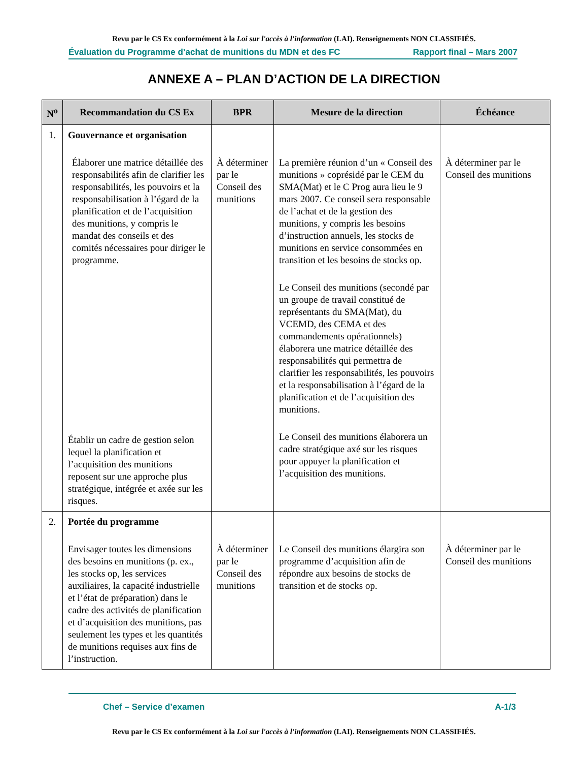Revu par le CS Ex conformément à la Loi sur l'accès à l'information (LAI). Renseignements NON CLASSIFIÉS.
Évaluation du Programme d’achat de munitions du MDN et des FC Rapport final – Mars 2007
ANNEXE A – PLAN D’ACTION DE LA DIRECTION
| N<sup>o</sup> | Recommandation du CS Ex | BPR | Mesure de la direction | Échéance |
| --- | --- | --- | --- | --- |
| 1. | Gouvernance et organisation Élaborer une matrice détaillée des responsabilités afin de clarifier les responsabilités, les pouvoirs et la responsabilisation à l’égard de la planification et de l’acquisition des munitions, y compris le mandat des conseils et des comités nécessaires pour diriger le programme. Établir un cadre de gestion selon lequel la planification et l’acquisition des munitions reposent sur une approche plus stratégique, intégrée et axée sur les risques. | À déterminer par le Conseil des munitions | La première réunion d’un « Conseil des munitions » coprésidé par le CEM du SMA(Mat) et le C Prog aura lieu le 9 mars 2007. Ce conseil sera responsable de l’achat et de la gestion des munitions, y compris les besoins d’instruction annuels, les stocks de munitions en service consommées en transition et les besoins de stocks op. Le Conseil des munitions (secondé par un groupe de travail constitué de représentants du SMA(Mat), du VCEMD, des CEMA et des commandements opérationnels) élaborera une matrice détaillée des responsabilités qui permettra de clarifier les responsabilités, les pouvoirs et la responsabilisation à l’égard de la planification et de l’acquisition des munitions. Le Conseil des munitions élaborera un cadre stratégique axé sur les risques pour appuyer la planification et l’acquisition des munitions. | À déterminer par le Conseil des munitions |
| 2. | Portée du programme Envisager toutes les dimensions des besoins en munitions (p. ex., les stocks op, les services auxiliaires, la capacité industrielle et l’état de préparation) dans le cadre des activités de planification et d’acquisition des munitions, pas seulement les types et les quantités de munitions requises aux fins de l’instruction. | À déterminer par le Conseil des munitions | Le Conseil des munitions élargira son programme d’acquisition afin de répondre aux besoins de stocks de transition et de stocks op. | À déterminer par le Conseil des munitions |
Chef – Service d’examen A-1/3
Revu par le CS Ex conformément à la Loi sur l'accès à l'information (LAI). Renseignements NON CLASSIFIÉS.